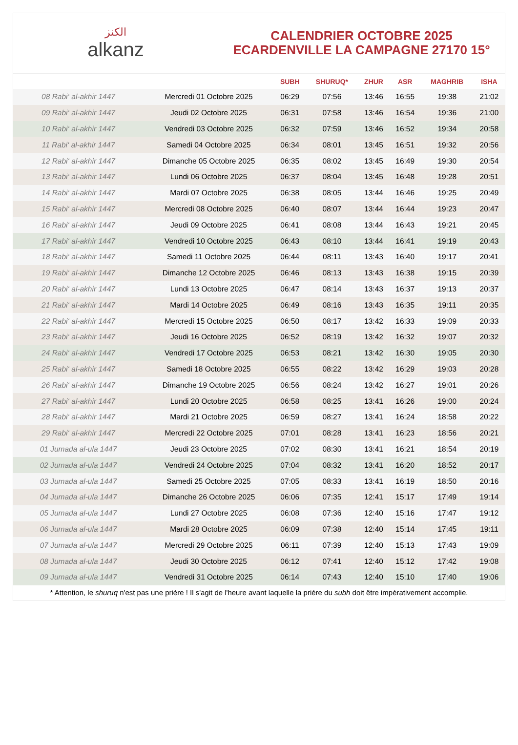الكنز
alkanz
CALENDRIER OCTOBRE 2025
ECARDENVILLE LA CAMPAGNE 27170 15°
| | | SUBH | SHURUQ* | ZHUR | ASR | MAGHRIB | ISHA |
| --- | --- | --- | --- | --- | --- | --- | --- |
| 08 Rabi‘ al-akhir 1447 | Mercredi 01 Octobre 2025 | 06:29 | 07:56 | 13:46 | 16:55 | 19:38 | 21:02 |
| 09 Rabi‘ al-akhir 1447 | Jeudi 02 Octobre 2025 | 06:31 | 07:58 | 13:46 | 16:54 | 19:36 | 21:00 |
| 10 Rabi‘ al-akhir 1447 | Vendredi 03 Octobre 2025 | 06:32 | 07:59 | 13:46 | 16:52 | 19:34 | 20:58 |
| 11 Rabi‘ al-akhir 1447 | Samedi 04 Octobre 2025 | 06:34 | 08:01 | 13:45 | 16:51 | 19:32 | 20:56 |
| 12 Rabi‘ al-akhir 1447 | Dimanche 05 Octobre 2025 | 06:35 | 08:02 | 13:45 | 16:49 | 19:30 | 20:54 |
| 13 Rabi‘ al-akhir 1447 | Lundi 06 Octobre 2025 | 06:37 | 08:04 | 13:45 | 16:48 | 19:28 | 20:51 |
| 14 Rabi‘ al-akhir 1447 | Mardi 07 Octobre 2025 | 06:38 | 08:05 | 13:44 | 16:46 | 19:25 | 20:49 |
| 15 Rabi‘ al-akhir 1447 | Mercredi 08 Octobre 2025 | 06:40 | 08:07 | 13:44 | 16:44 | 19:23 | 20:47 |
| 16 Rabi‘ al-akhir 1447 | Jeudi 09 Octobre 2025 | 06:41 | 08:08 | 13:44 | 16:43 | 19:21 | 20:45 |
| 17 Rabi‘ al-akhir 1447 | Vendredi 10 Octobre 2025 | 06:43 | 08:10 | 13:44 | 16:41 | 19:19 | 20:43 |
| 18 Rabi‘ al-akhir 1447 | Samedi 11 Octobre 2025 | 06:44 | 08:11 | 13:43 | 16:40 | 19:17 | 20:41 |
| 19 Rabi‘ al-akhir 1447 | Dimanche 12 Octobre 2025 | 06:46 | 08:13 | 13:43 | 16:38 | 19:15 | 20:39 |
| 20 Rabi‘ al-akhir 1447 | Lundi 13 Octobre 2025 | 06:47 | 08:14 | 13:43 | 16:37 | 19:13 | 20:37 |
| 21 Rabi‘ al-akhir 1447 | Mardi 14 Octobre 2025 | 06:49 | 08:16 | 13:43 | 16:35 | 19:11 | 20:35 |
| 22 Rabi‘ al-akhir 1447 | Mercredi 15 Octobre 2025 | 06:50 | 08:17 | 13:42 | 16:33 | 19:09 | 20:33 |
| 23 Rabi‘ al-akhir 1447 | Jeudi 16 Octobre 2025 | 06:52 | 08:19 | 13:42 | 16:32 | 19:07 | 20:32 |
| 24 Rabi‘ al-akhir 1447 | Vendredi 17 Octobre 2025 | 06:53 | 08:21 | 13:42 | 16:30 | 19:05 | 20:30 |
| 25 Rabi‘ al-akhir 1447 | Samedi 18 Octobre 2025 | 06:55 | 08:22 | 13:42 | 16:29 | 19:03 | 20:28 |
| 26 Rabi‘ al-akhir 1447 | Dimanche 19 Octobre 2025 | 06:56 | 08:24 | 13:42 | 16:27 | 19:01 | 20:26 |
| 27 Rabi‘ al-akhir 1447 | Lundi 20 Octobre 2025 | 06:58 | 08:25 | 13:41 | 16:26 | 19:00 | 20:24 |
| 28 Rabi‘ al-akhir 1447 | Mardi 21 Octobre 2025 | 06:59 | 08:27 | 13:41 | 16:24 | 18:58 | 20:22 |
| 29 Rabi‘ al-akhir 1447 | Mercredi 22 Octobre 2025 | 07:01 | 08:28 | 13:41 | 16:23 | 18:56 | 20:21 |
| 01 Jumada al-ula 1447 | Jeudi 23 Octobre 2025 | 07:02 | 08:30 | 13:41 | 16:21 | 18:54 | 20:19 |
| 02 Jumada al-ula 1447 | Vendredi 24 Octobre 2025 | 07:04 | 08:32 | 13:41 | 16:20 | 18:52 | 20:17 |
| 03 Jumada al-ula 1447 | Samedi 25 Octobre 2025 | 07:05 | 08:33 | 13:41 | 16:19 | 18:50 | 20:16 |
| 04 Jumada al-ula 1447 | Dimanche 26 Octobre 2025 | 06:06 | 07:35 | 12:41 | 15:17 | 17:49 | 19:14 |
| 05 Jumada al-ula 1447 | Lundi 27 Octobre 2025 | 06:08 | 07:36 | 12:40 | 15:16 | 17:47 | 19:12 |
| 06 Jumada al-ula 1447 | Mardi 28 Octobre 2025 | 06:09 | 07:38 | 12:40 | 15:14 | 17:45 | 19:11 |
| 07 Jumada al-ula 1447 | Mercredi 29 Octobre 2025 | 06:11 | 07:39 | 12:40 | 15:13 | 17:43 | 19:09 |
| 08 Jumada al-ula 1447 | Jeudi 30 Octobre 2025 | 06:12 | 07:41 | 12:40 | 15:12 | 17:42 | 19:08 |
| 09 Jumada al-ula 1447 | Vendredi 31 Octobre 2025 | 06:14 | 07:43 | 12:40 | 15:10 | 17:40 | 19:06 |
* Attention, le shuruq n'est pas une prière ! Il s'agit de l'heure avant laquelle la prière du subh doit être impérativement accomplie.